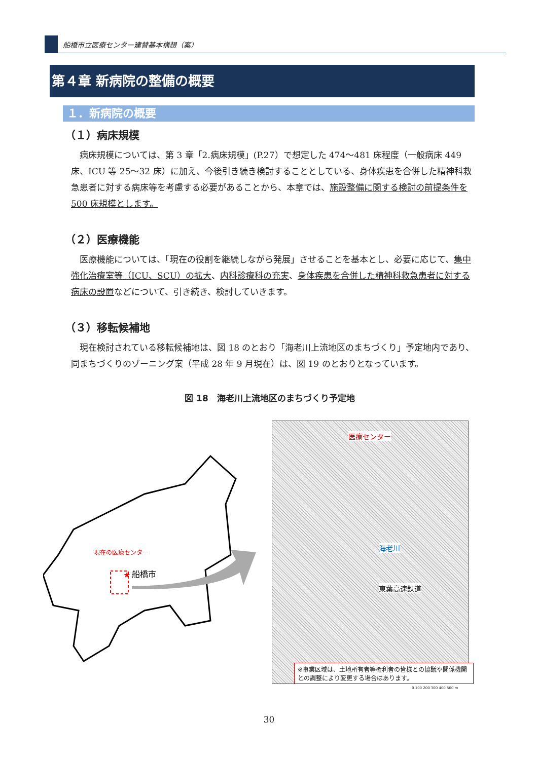船橋市立医療センター建替基本構想（案）
第４章 新病院の整備の概要
１．新病院の概要
（１）病床規模
病床規模については、第 3 章「2.病床規模」(P.27）で想定した 474～481 床程度（一般病床 449 床、ICU 等 25～32 床）に加え、今後引き続き検討することとしている、身体疾患を合併した精神科救急患者に対する病床等を考慮する必要があることから、本章では、施設整備に関する検討の前提条件を 500 床規模とします。
（２）医療機能
医療機能については、「現在の役割を継続しながら発展」させることを基本とし、必要に応じて、集中強化治療室等（ICU、SCU）の拡大、内科診療科の充実、身体疾患を合併した精神科救急患者に対する病床の設置などについて、引き続き、検討していきます。
（３）移転候補地
現在検討されている移転候補地は、図 18 のとおり「海老川上流地区のまちづくり」予定地内であり、同まちづくりのゾーニング案（平成 28 年 9 月現在）は、図 19 のとおりとなっています。
図 18　海老川上流地区のまちづくり予定地
現在の医療センター
★
船橋市
医療センター
海老川
東葉高速鉄道
※事業区域は、土地所有者等権利者の皆様との協議や関係機関との調整により変更する場合はあります。
0 100 200 300 400 500 m
30